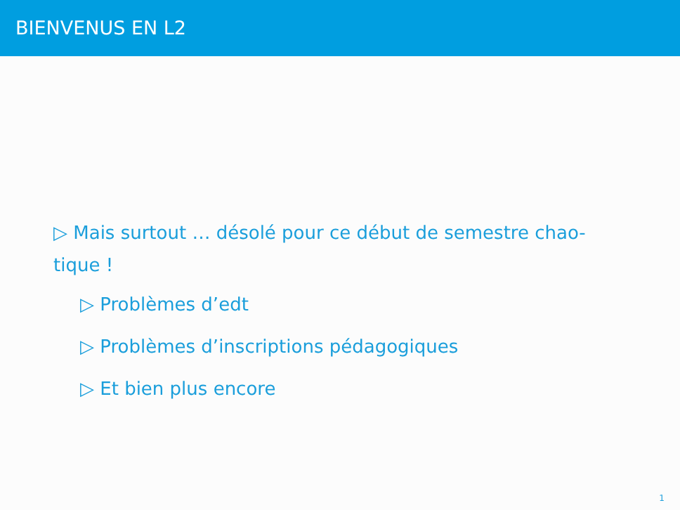BIENVENUS EN L2
▷ Mais surtout … désolé pour ce début de semestre chao-tique !
▷ Problèmes d’edt
▷ Problèmes d’inscriptions pédagogiques
▷ Et bien plus encore
1